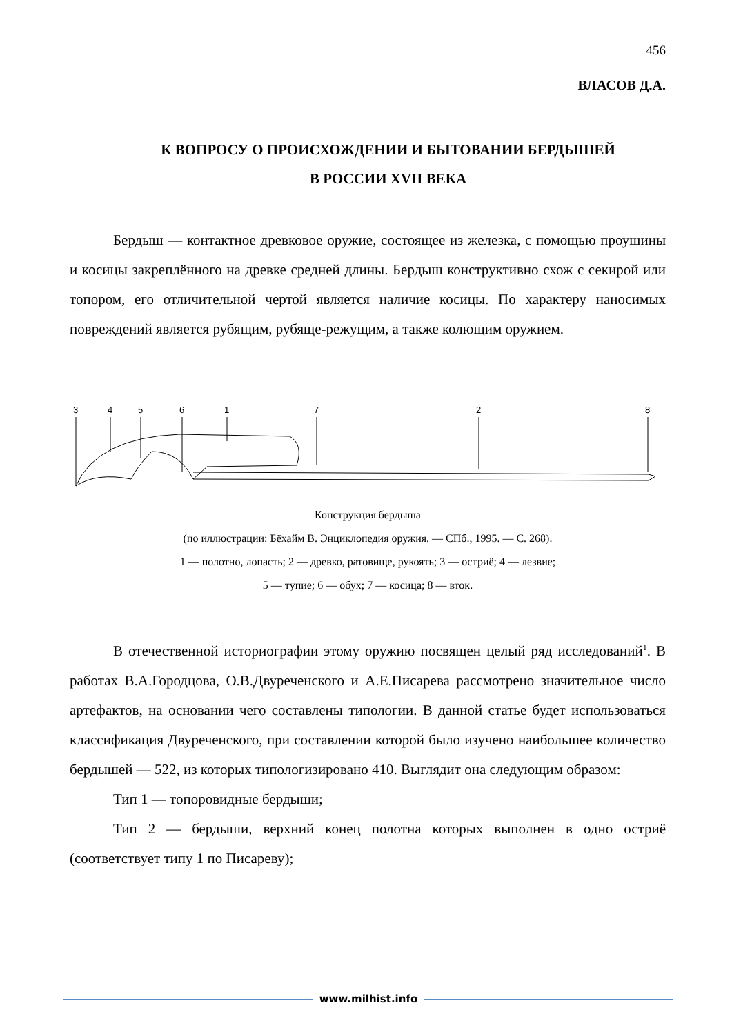456
ВЛАСОВ Д.А.
К ВОПРОСУ О ПРОИСХОЖДЕНИИ И БЫТОВАНИИ БЕРДЫШЕЙ
В РОССИИ XVII ВЕКА
Бердыш — контактное древковое оружие, состоящее из железка, с помощью проушины и косицы закреплённого на древке средней длины. Бердыш конструктивно схож с секирой или топором, его отличительной чертой является наличие косицы. По характеру наносимых повреждений является рубящим, рубяще-режущим, а также колющим оружием.
3
4
5
6
1
7
2
8
Конструкция бердыша
(по иллюстрации: Бёхайм В. Энциклопедия оружия. — СПб., 1995. — С. 268).
1 — полотно, лопасть; 2 — древко, ратовище, рукоять; 3 — остриё; 4 — лезвие;
5 — тупие; 6 — обух; 7 — косица; 8 — вток.
В отечественной историографии этому оружию посвящен целый ряд исследований<sup>1</sup>. В работах В.А.Городцова, О.В.Двуреченского и А.Е.Писарева рассмотрено значительное число артефактов, на основании чего составлены типологии. В данной статье будет использоваться классификация Двуреченского, при составлении которой было изучено наибольшее количество бердышей — 522, из которых типологизировано 410. Выглядит она следующим образом:
Тип 1 — топоровидные бердыши;
Тип 2 — бердыши, верхний конец полотна которых выполнен в одно остриё (соответствует типу 1 по Писареву);
www.milhist.info